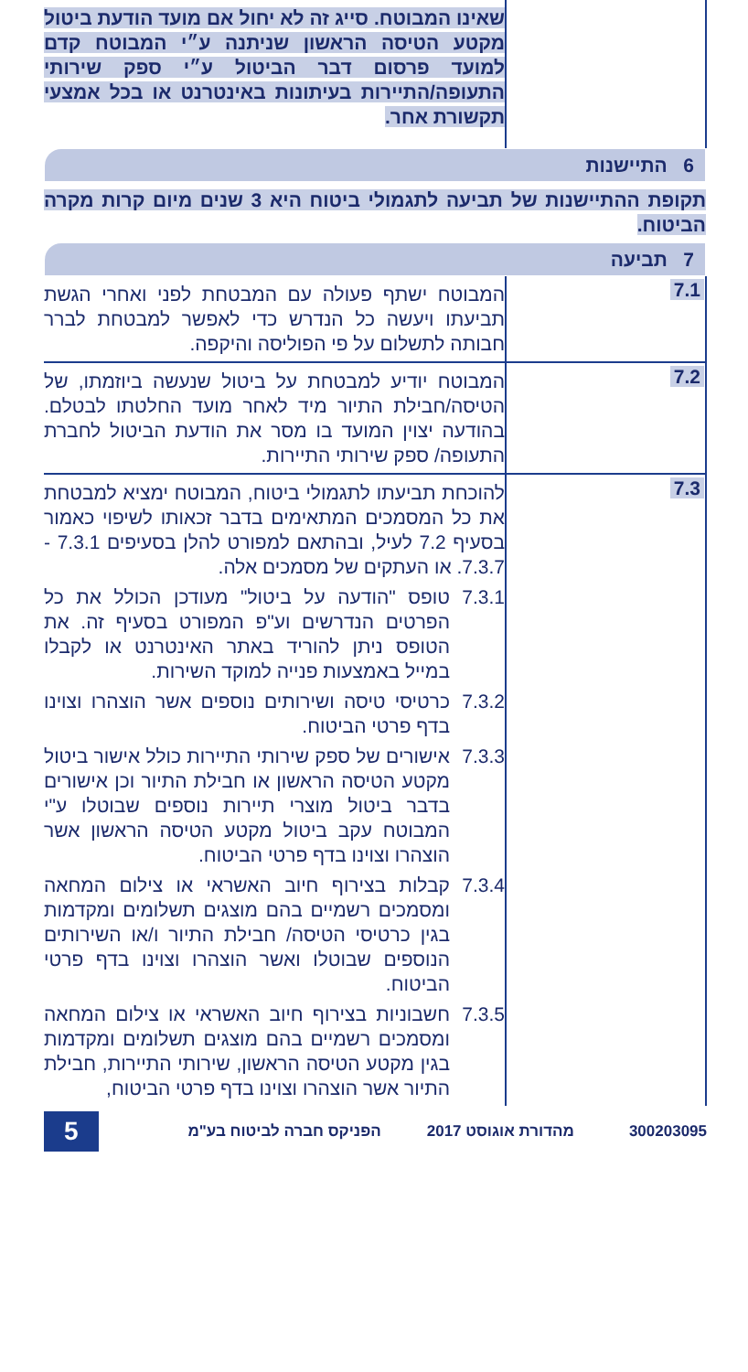| | שאינו המבוטח. סייג זה לא יחול אם מועד הודעת ביטול מקטע הטיסה הראשון שניתנה ע״י המבוטח קדם למועד פרסום דבר הביטול ע״י ספק שירותי התעופה/התיירות בעיתונות באינטרנט או בכל אמצעי תקשורת אחר. |
| 6 התיישנות | |
| תקופת ההתיישנות של תביעה לתגמולי ביטוח היא 3 שנים מיום קרות מקרה הביטוח. | |
| 7 תביעה | |
| 7.1 | המבוטח ישתף פעולה עם המבטחת לפני ואחרי הגשת תביעתו ויעשה כל הנדרש כדי לאפשר למבטחת לברר חבותה לתשלום על פי הפוליסה והיקפה. |
| 7.2 | המבוטח יודיע למבטחת על ביטול שנעשה ביוזמתו, של הטיסה/חבילת התיור מיד לאחר מועד החלטתו לבטלם. בהודעה יצוין המועד בו מסר את הודעת הביטול לחברת התעופה/ ספק שירותי התיירות. |
| 7.3 | להוכחת תביעתו לתגמולי ביטוח, המבוטח ימציא למבטחת את כל המסמכים המתאימים בדבר זכאותו לשיפוי כאמור בסעיף 7.2 לעיל, ובהתאם למפורט להלן בסעיפים 7.3.1 - 7.3.7. או העתקים של מסמכים אלה. 7.3.1 טופס "הודעה על ביטול" מעודכן הכולל את כל הפרטים הנדרשים וע"פ המפורט בסעיף זה. את הטופס ניתן להוריד באתר האינטרנט או לקבלו במייל באמצעות פנייה למוקד השירות. 7.3.2 כרטיסי טיסה ושירותים נוספים אשר הוצהרו וצוינו בדף פרטי הביטוח. 7.3.3 אישורים של ספק שירותי התיירות כולל אישור ביטול מקטע הטיסה הראשון או חבילת התיור וכן אישורים בדבר ביטול מוצרי תיירות נוספים שבוטלו ע"י המבוטח עקב ביטול מקטע הטיסה הראשון אשר הוצהרו וצוינו בדף פרטי הביטוח. 7.3.4 קבלות בצירוף חיוב האשראי או צילום המחאה ומסמכים רשמיים בהם מוצגים תשלומים ומקדמות בגין כרטיסי הטיסה/ חבילת התיור ו/או השירותים הנוספים שבוטלו ואשר הוצהרו וצוינו בדף פרטי הביטוח. 7.3.5 חשבוניות בצירוף חיוב האשראי או צילום המחאה ומסמכים רשמיים בהם מוצגים תשלומים ומקדמות בגין מקטע הטיסה הראשון, שירותי התיירות, חבילת התיור אשר הוצהרו וצוינו בדף פרטי הביטוח, |
300203095 מהדורת אוגוסט 2017 הפניקס חברה לביטוח בע"מ 5